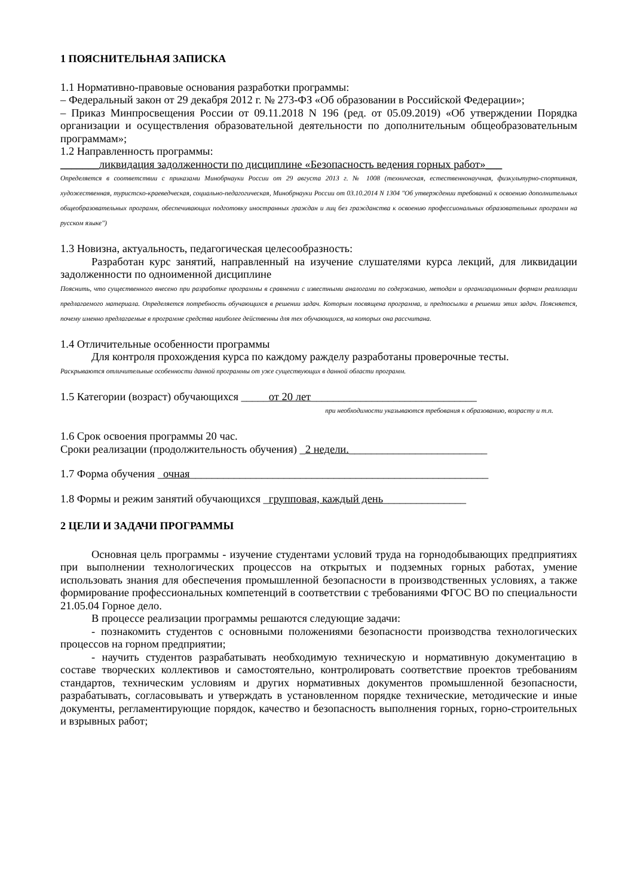1 ПОЯСНИТЕЛЬНАЯ ЗАПИСКА
1.1 Нормативно-правовые основания разработки программы:
– Федеральный закон от 29 декабря 2012 г. № 273-ФЗ «Об образовании в Российской Федерации»;
– Приказ Минпросвещения России от 09.11.2018 N 196 (ред. от 05.09.2019) «Об утверждении Порядка организации и осуществления образовательной деятельности по дополнительным общеобразовательным программам»;
1.2 Направленность программы:
_______ликвидация задолженности по дисциплине «Безопасность ведения горных работ»___
Определяется в соответствии с приказами Минобрнауки России от 29 августа 2013 г. № 1008 (техническая, естественнонаучная, физкультурно-спортивная, художественная, туристско-краеведческая, социально-педагогическая, Минобрнауки России от 03.10.2014 N 1304 "Об утверждении требований к освоению дополнительных общеобразовательных программ, обеспечивающих подготовку иностранных граждан и лиц без гражданства к освоению профессиональных образовательных программ на русском языке")
1.3 Новизна, актуальность, педагогическая целесообразность:
Разработан курс занятий, направленный на изучение слушателями курса лекций, для ликвидации задолженности по одноименной дисциплине
Пояснить, что существенного внесено при разработке программы в сравнении с известными аналогами по содержанию, методам и организационным формам реализации предлагаемого материала. Определяется потребность обучающихся в решении задач. Которым посвящена программа, и предпосылки в решении этих задач. Поясняется, почему именно предлагаемые в программе средства наиболее действенны для тех обучающихся, на которых она рассчитана.
1.4 Отличительные особенности программы
Для контроля прохождения курса по каждому ражделу разработаны проверочные тесты.
Раскрываются отличительные особенности данной программы от уже существующих в данной области программ.
1.5 Категории (возраст) обучающихся _____от 20 лет______________________________
при необходимости указываются требования к образованию, возрасту и т.п.
1.6 Срок освоения программы 20 час.
Сроки реализации (продолжительность обучения) _2 недели._________________________
1.7 Форма обучения _очная______________________________________________________
1.8 Формы и режим занятий обучающихся _групповая, каждый день_______________
2 ЦЕЛИ И ЗАДАЧИ ПРОГРАММЫ
Основная цель программы - изучение студентами условий труда на горнодобывающих предприятиях при выполнении технологических процессов на открытых и подземных горных работах, умение использовать знания для обеспечения промышленной безопасности в производственных условиях, а также формирование профессиональных компетенций в соответствии с требованиями ФГОС ВО по специальности 21.05.04 Горное дело.
В процессе реализации программы решаются следующие задачи:
- познакомить студентов с основными положениями безопасности производства технологических процессов на горном предприятии;
- научить студентов разрабатывать необходимую техническую и нормативную документацию в составе творческих коллективов и самостоятельно, контролировать соответствие проектов требованиям стандартов, техническим условиям и других нормативных документов промышленной безопасности, разрабатывать, согласовывать и утверждать в установленном порядке технические, методические и иные документы, регламентирующие порядок, качество и безопасность выполнения горных, горно-строительных и взрывных работ;